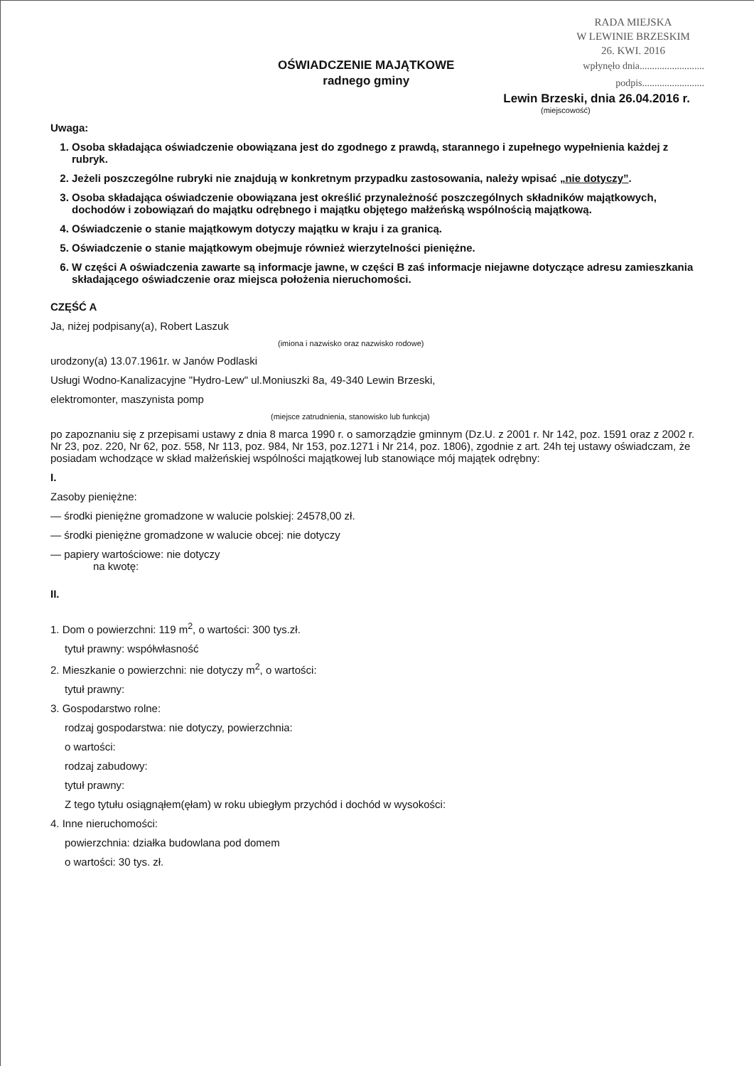RADA MIEJSKA
W LEWINIE BRZESKIM
26. KWI. 2016
OŚWIADCZENIE MAJĄTKOWE
radnego gminy
wpłynęło dnia..........................
podpis.........................
Lewin Brzeski, dnia 26.04.2016 r.
(miejscowość)
Uwaga:
1. Osoba składająca oświadczenie obowiązana jest do zgodnego z prawdą, starannego i zupełnego wypełnienia każdej z rubryk.
2. Jeżeli poszczególne rubryki nie znajdują w konkretnym przypadku zastosowania, należy wpisać „nie dotyczy”.
3. Osoba składająca oświadczenie obowiązana jest określić przynależność poszczególnych składników majątkowych, dochodów i zobowiązań do majątku odrębnego i majątku objętego małżeńską wspólnością majątkową.
4. Oświadczenie o stanie majątkowym dotyczy majątku w kraju i za granicą.
5. Oświadczenie o stanie majątkowym obejmuje również wierzytelności pieniężne.
6. W części A oświadczenia zawarte są informacje jawne, w części B zaś informacje niejawne dotyczące adresu zamieszkania składającego oświadczenie oraz miejsca położenia nieruchomości.
CZĘŚĆ A
Ja, niżej podpisany(a), Robert Laszuk
(imiona i nazwisko oraz nazwisko rodowe)
urodzony(a) 13.07.1961r. w Janów Podlaski
Usługi Wodno-Kanalizacyjne "Hydro-Lew" ul.Moniuszki 8a, 49-340 Lewin Brzeski,
elektromonter, maszynista pomp
(miejsce zatrudnienia, stanowisko lub funkcja)
po zapoznaniu się z przepisami ustawy z dnia 8 marca 1990 r. o samorządzie gminnym (Dz.U. z 2001 r. Nr 142, poz. 1591 oraz z 2002 r. Nr 23, poz. 220, Nr 62, poz. 558, Nr 113, poz. 984, Nr 153, poz.1271 i Nr 214, poz. 1806), zgodnie z art. 24h tej ustawy oświadczam, że posiadam wchodzące w skład małżeńskiej wspólności majątkowej lub stanowiące mój majątek odrębny:
I.
Zasoby pieniężne:
— środki pieniężne gromadzone w walucie polskiej: 24578,00 zł.
— środki pieniężne gromadzone w walucie obcej: nie dotyczy
— papiery wartościowe: nie dotyczy
na kwotę:
II.
1. Dom o powierzchni: 119 m<sup>2</sup>, o wartości: 300 tys.zł.
tytuł prawny: współwłasność
2. Mieszkanie o powierzchni: nie dotyczy m<sup>2</sup>, o wartości:
tytuł prawny:
3. Gospodarstwo rolne:
rodzaj gospodarstwa: nie dotyczy, powierzchnia:
o wartości:
rodzaj zabudowy:
tytuł prawny:
Z tego tytułu osiągnąłem(ęłam) w roku ubiegłym przychód i dochód w wysokości:
4. Inne nieruchomości:
powierzchnia: działka budowlana pod domem
o wartości: 30 tys. zł.